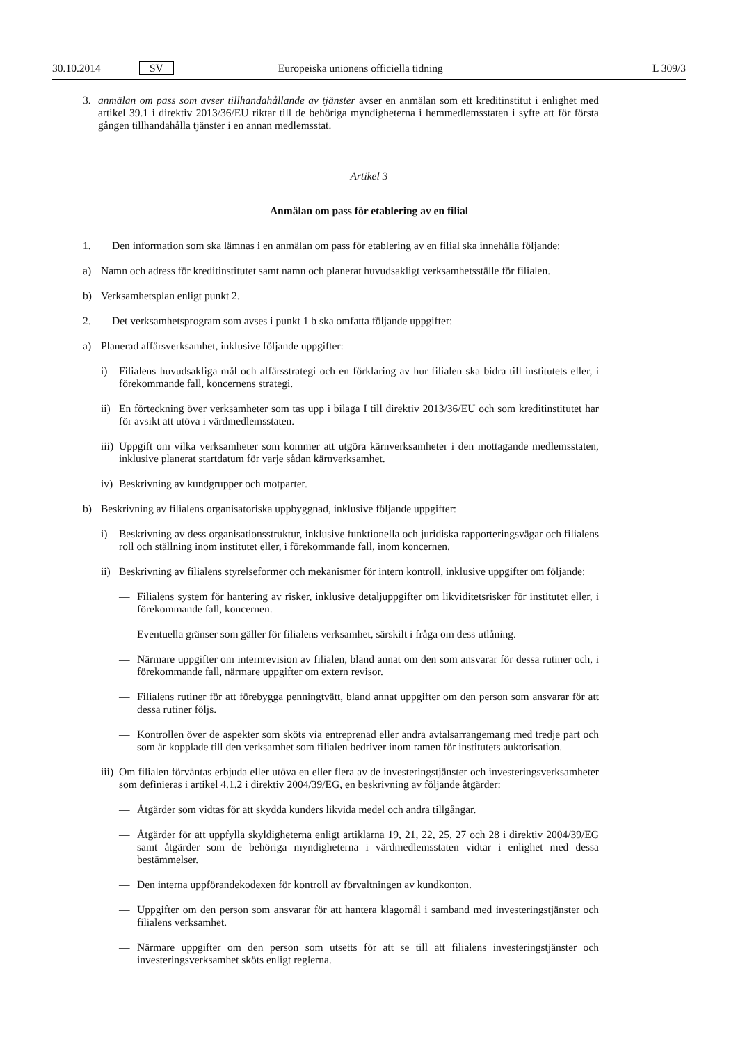30.10.2014 SV Europeiska unionens officiella tidning L 309/3
3. anmälan om pass som avser tillhandahållande av tjänster avser en anmälan som ett kreditinstitut i enlighet med artikel 39.1 i direktiv 2013/36/EU riktar till de behöriga myndigheterna i hemmedlemsstaten i syfte att för första gången tillhandahålla tjänster i en annan medlemsstat.
Artikel 3
Anmälan om pass för etablering av en filial
1. Den information som ska lämnas i en anmälan om pass för etablering av en filial ska innehålla följande:
a) Namn och adress för kreditinstitutet samt namn och planerat huvudsakligt verksamhetsställe för filialen.
b) Verksamhetsplan enligt punkt 2.
2. Det verksamhetsprogram som avses i punkt 1 b ska omfatta följande uppgifter:
a) Planerad affärsverksamhet, inklusive följande uppgifter:
i) Filialens huvudsakliga mål och affärsstrategi och en förklaring av hur filialen ska bidra till institutets eller, i förekommande fall, koncernens strategi.
ii) En förteckning över verksamheter som tas upp i bilaga I till direktiv 2013/36/EU och som kreditinstitutet har för avsikt att utöva i värdmedlemsstaten.
iii) Uppgift om vilka verksamheter som kommer att utgöra kärnverksamheter i den mottagande medlemsstaten, inklusive planerat startdatum för varje sådan kärnverksamhet.
iv) Beskrivning av kundgrupper och motparter.
b) Beskrivning av filialens organisatoriska uppbyggnad, inklusive följande uppgifter:
i) Beskrivning av dess organisationsstruktur, inklusive funktionella och juridiska rapporteringsvägar och filialens roll och ställning inom institutet eller, i förekommande fall, inom koncernen.
ii) Beskrivning av filialens styrelseformer och mekanismer för intern kontroll, inklusive uppgifter om följande:
— Filialens system för hantering av risker, inklusive detaljuppgifter om likviditetsrisker för institutet eller, i förekommande fall, koncernen.
— Eventuella gränser som gäller för filialens verksamhet, särskilt i fråga om dess utlåning.
— Närmare uppgifter om internrevision av filialen, bland annat om den som ansvarar för dessa rutiner och, i förekommande fall, närmare uppgifter om extern revisor.
— Filialens rutiner för att förebygga penningtvätt, bland annat uppgifter om den person som ansvarar för att dessa rutiner följs.
— Kontrollen över de aspekter som sköts via entreprenad eller andra avtalsarrangemang med tredje part och som är kopplade till den verksamhet som filialen bedriver inom ramen för institutets auktorisation.
iii) Om filialen förväntas erbjuda eller utöva en eller flera av de investeringstjänster och investeringsverksamheter som definieras i artikel 4.1.2 i direktiv 2004/39/EG, en beskrivning av följande åtgärder:
— Åtgärder som vidtas för att skydda kunders likvida medel och andra tillgångar.
— Åtgärder för att uppfylla skyldigheterna enligt artiklarna 19, 21, 22, 25, 27 och 28 i direktiv 2004/39/EG samt åtgärder som de behöriga myndigheterna i värdmedlemsstaten vidtar i enlighet med dessa bestämmelser.
— Den interna uppförandekodexen för kontroll av förvaltningen av kundkonton.
— Uppgifter om den person som ansvarar för att hantera klagomål i samband med investeringstjänster och filialens verksamhet.
— Närmare uppgifter om den person som utsetts för att se till att filialens investeringstjänster och investerings­verksamhet sköts enligt reglerna.